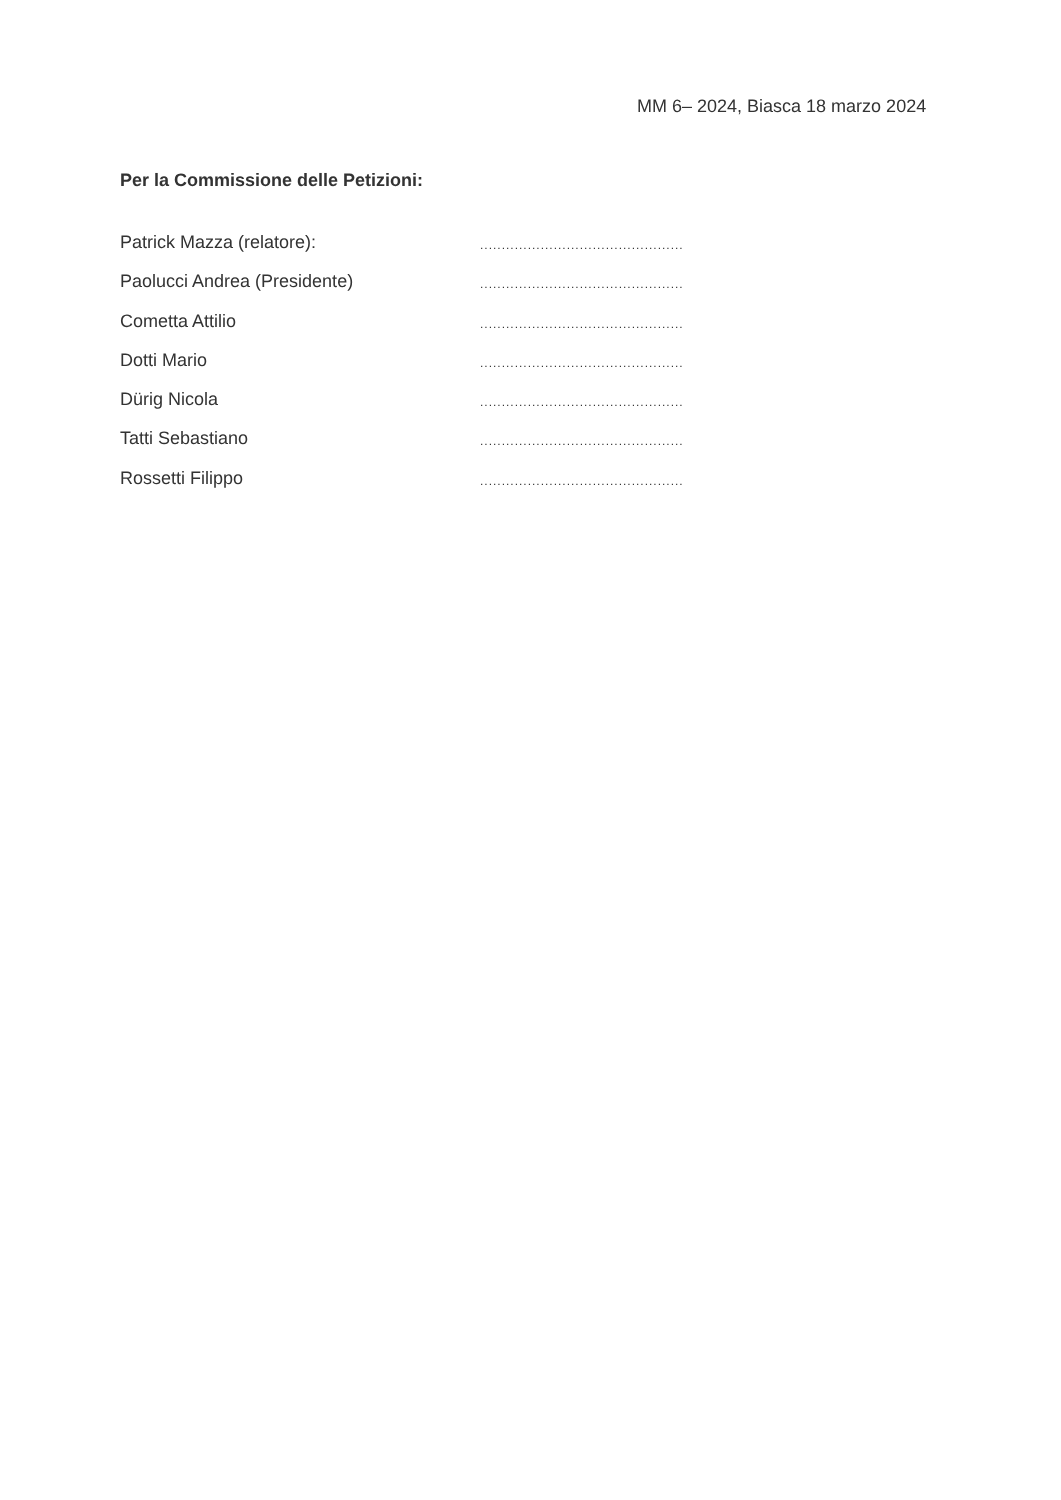MM 6– 2024, Biasca 18 marzo 2024
Per la Commissione delle Petizioni:
Patrick Mazza (relatore): ...............................................
Paolucci Andrea (Presidente) ...............................................
Cometta Attilio ...............................................
Dotti Mario ...............................................
Dürig Nicola ...............................................
Tatti Sebastiano ...............................................
Rossetti Filippo ...............................................